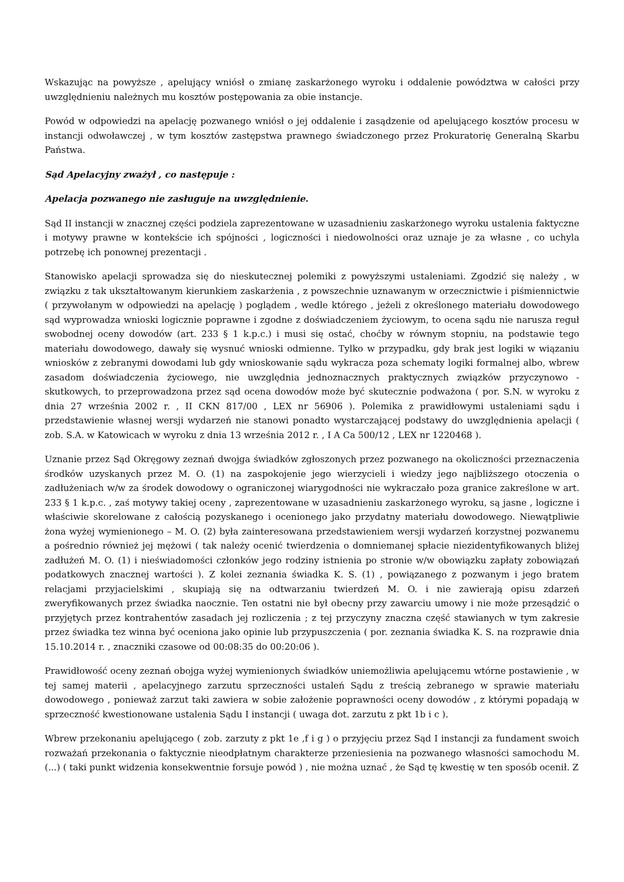Wskazując na powyższe , apelujący wniósł o zmianę zaskarżonego wyroku i oddalenie powództwa w całości przy uwzględnieniu należnych mu kosztów postępowania za obie instancje.
Powód w odpowiedzi na apelację pozwanego wniósł o jej oddalenie i zasądzenie od apelującego kosztów procesu w instancji odwoławczej , w tym kosztów zastępstwa prawnego świadczonego przez Prokuratorię Generalną Skarbu Państwa.
Sąd Apelacyjny zważył , co następuje :
Apelacja pozwanego nie zasługuje na uwzględnienie.
Sąd II instancji w znacznej części podziela zaprezentowane w uzasadnieniu zaskarżonego wyroku ustalenia faktyczne i motywy prawne w kontekście ich spójności , logiczności i niedowolności oraz uznaje je za własne , co uchyla potrzebę ich ponownej prezentacji .
Stanowisko apelacji sprowadza się do nieskutecznej polemiki z powyższymi ustaleniami. Zgodzić się należy , w związku z tak ukształtowanym kierunkiem zaskarżenia , z powszechnie uznawanym w orzecznictwie i piśmiennictwie ( przywołanym w odpowiedzi na apelację ) poglądem , wedle którego , jeżeli z określonego materiału dowodowego sąd wyprowadza wnioski logicznie poprawne i zgodne z doświadczeniem życiowym, to ocena sądu nie narusza reguł swobodnej oceny dowodów (art. 233 § 1 k.p.c.) i musi się ostać, choćby w równym stopniu, na podstawie tego materiału dowodowego, dawały się wysnuć wnioski odmienne. Tylko w przypadku, gdy brak jest logiki w wiązaniu wniosków z zebranymi dowodami lub gdy wnioskowanie sądu wykracza poza schematy logiki formalnej albo, wbrew zasadom doświadczenia życiowego, nie uwzględnia jednoznacznych praktycznych związków przyczynowo - skutkowych, to przeprowadzona przez sąd ocena dowodów może być skutecznie podważona ( por. S.N. w wyroku z dnia 27 września 2002 r. , II CKN 817/00 , LEX nr 56906 ). Polemika z prawidłowymi ustaleniami sądu i przedstawienie własnej wersji wydarzeń nie stanowi ponadto wystarczającej podstawy do uwzględnienia apelacji ( zob. S.A. w Katowicach w wyroku z dnia 13 września 2012 r. , I A Ca 500/12 , LEX nr 1220468 ).
Uznanie przez Sąd Okręgowy zeznań dwojga świadków zgłoszonych przez pozwanego na okoliczności przeznaczenia środków uzyskanych przez M. O. (1) na zaspokojenie jego wierzycieli i wiedzy jego najbliższego otoczenia o zadłużeniach w/w za środek dowodowy o ograniczonej wiarygodności nie wykraczało poza granice zakreślone w art. 233 § 1 k.p.c. , zaś motywy takiej oceny , zaprezentowane w uzasadnieniu zaskarżonego wyroku, są jasne , logiczne i właściwie skorelowane z całością pozyskanego i ocenionego jako przydatny materiału dowodowego. Niewątpliwie żona wyżej wymienionego – M. O. (2) była zainteresowana przedstawieniem wersji wydarzeń korzystnej pozwanemu a pośrednio również jej mężowi ( tak należy ocenić twierdzenia o domniemanej spłacie niezidentyfikowanych bliżej zadłużeń M. O. (1) i nieświadomości członków jego rodziny istnienia po stronie w/w obowiązku zapłaty zobowiązań podatkowych znacznej wartości ). Z kolei zeznania świadka K. S. (1) , powiązanego z pozwanym i jego bratem relacjami przyjacielskimi , skupiają się na odtwarzaniu twierdzeń M. O. i nie zawierają opisu zdarzeń zweryfikowanych przez świadka naocznie. Ten ostatni nie był obecny przy zawarciu umowy i nie może przesądzić o przyjętych przez kontrahentów zasadach jej rozliczenia ; z tej przyczyny znaczna część stawianych w tym zakresie przez świadka tez winna być oceniona jako opinie lub przypuszczenia ( por. zeznania świadka K. S. na rozprawie dnia 15.10.2014 r. , znaczniki czasowe od 00:08:35 do 00:20:06 ).
Prawidłowość oceny zeznań obojga wyżej wymienionych świadków uniemożliwia apelującemu wtórne postawienie , w tej samej materii , apelacyjnego zarzutu sprzeczności ustaleń Sądu z treścią zebranego w sprawie materiału dowodowego , ponieważ zarzut taki zawiera w sobie założenie poprawności oceny dowodów , z którymi popadają w sprzeczność kwestionowane ustalenia Sądu I instancji ( uwaga dot. zarzutu z pkt 1b i c ).
Wbrew przekonaniu apelującego ( zob. zarzuty z pkt 1e ,f i g ) o przyjęciu przez Sąd I instancji za fundament swoich rozważań przekonania o faktycznie nieodpłatnym charakterze przeniesienia na pozwanego własności samochodu M. (...) ( taki punkt widzenia konsekwentnie forsuje powód ) , nie można uznać , że Sąd tę kwestię w ten sposób ocenił. Z